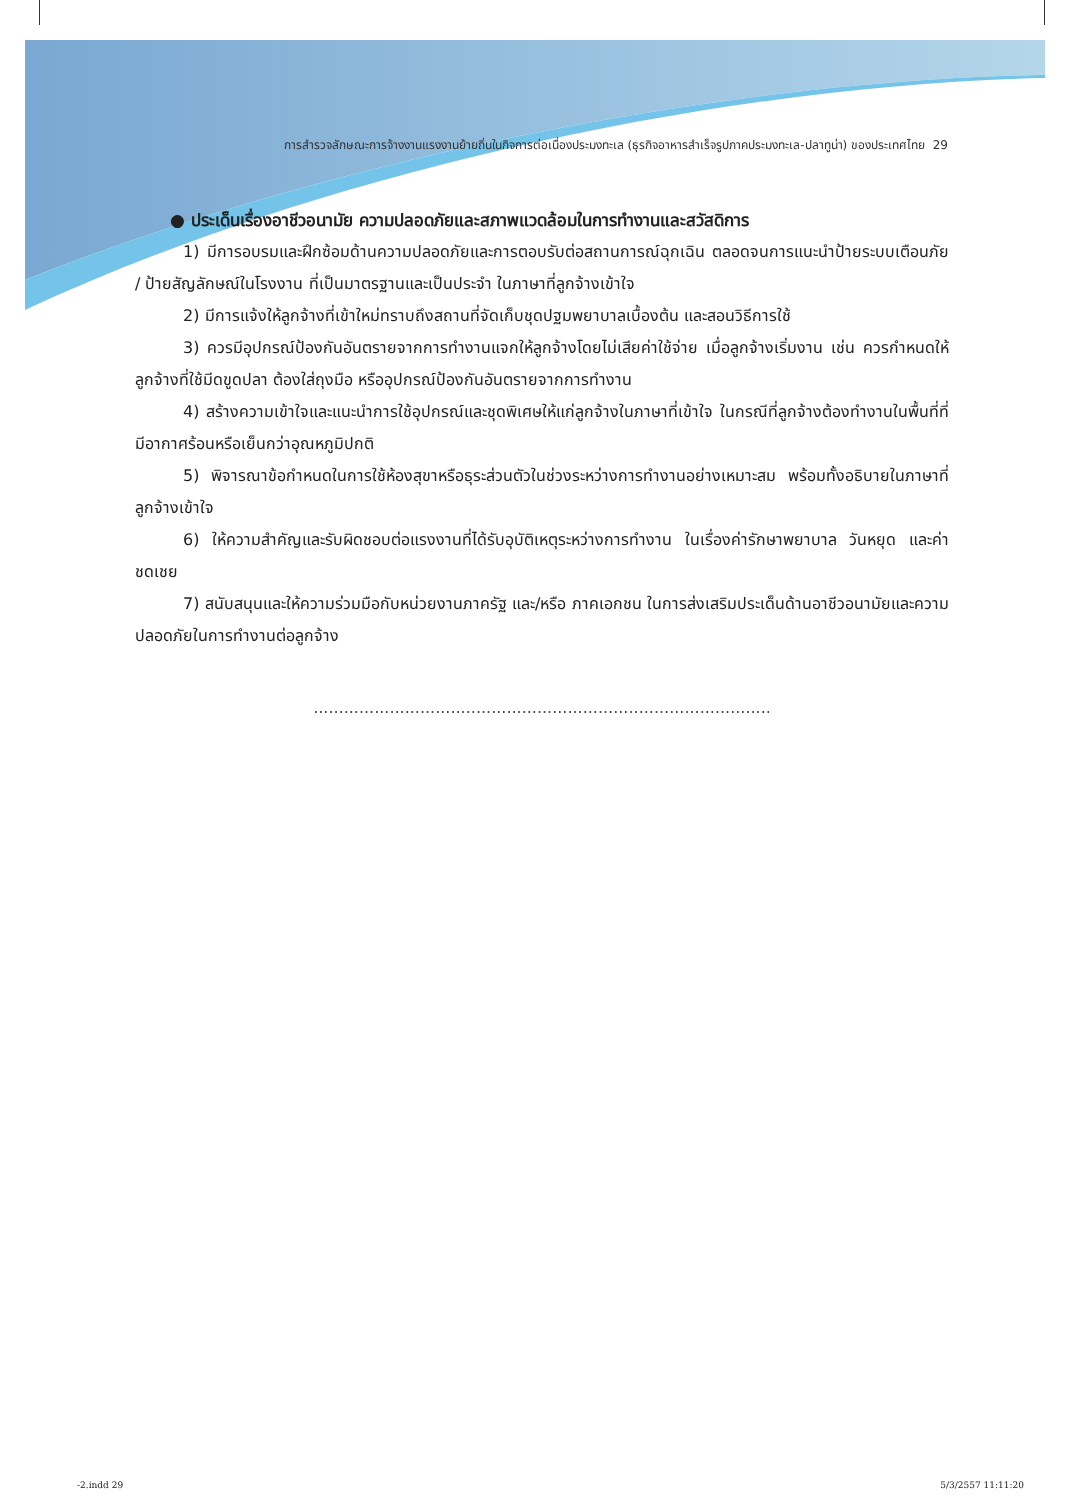การสำรวจลักษณะการจ้างงานแรงงานย้ายถิ่นในกิจการต่อเนื่องประมงทะเล (ธุรกิจอาหารสำเร็จรูปภาคประมงทะเล-ปลาทูน่า) ของประเทศไทย 29
● ประเด็นเรื่องอาชีวอนามัย ความปลอดภัยและสภาพแวดล้อมในการทำงานและสวัสดิการ
1) มีการอบรมและฝึกซ้อมด้านความปลอดภัยและการตอบรับต่อสถานการณ์ฉุกเฉิน ตลอดจนการแนะนำป้ายระบบเตือนภัย / ป้ายสัญลักษณ์ในโรงงาน ที่เป็นมาตรฐานและเป็นประจำ ในภาษาที่ลูกจ้างเข้าใจ
2) มีการแจ้งให้ลูกจ้างที่เข้าใหม่ทราบถึงสถานที่จัดเก็บชุดปฐมพยาบาลเบื้องต้น และสอนวิธีการใช้
3) ควรมีอุปกรณ์ป้องกันอันตรายจากการทำงานแจกให้ลูกจ้างโดยไม่เสียค่าใช้จ่าย เมื่อลูกจ้างเริ่มงาน เช่น ควรกำหนดให้ลูกจ้างที่ใช้มีดขูดปลา ต้องใส่ถุงมือ หรืออุปกรณ์ป้องกันอันตรายจากการทำงาน
4) สร้างความเข้าใจและแนะนำการใช้อุปกรณ์และชุดพิเศษให้แก่ลูกจ้างในภาษาที่เข้าใจ ในกรณีที่ลูกจ้างต้องทำงานในพื้นที่ที่มีอากาศร้อนหรือเย็นกว่าอุณหภูมิปกติ
5) พิจารณาข้อกำหนดในการใช้ห้องสุขาหรือธุระส่วนตัวในช่วงระหว่างการทำงานอย่างเหมาะสม พร้อมทั้งอธิบายในภาษาที่ลูกจ้างเข้าใจ
6) ให้ความสำคัญและรับผิดชอบต่อแรงงานที่ได้รับอุบัติเหตุระหว่างการทำงาน ในเรื่องค่ารักษาพยาบาล วันหยุด และค่าชดเชย
7) สนับสนุนและให้ความร่วมมือกับหน่วยงานภาครัฐ และ/หรือ ภาคเอกชน ในการส่งเสริมประเด็นด้านอาชีวอนามัยและความปลอดภัยในการทำงานต่อลูกจ้าง
..........................................................................................
-2.indd 29 5/3/2557 11:11:20